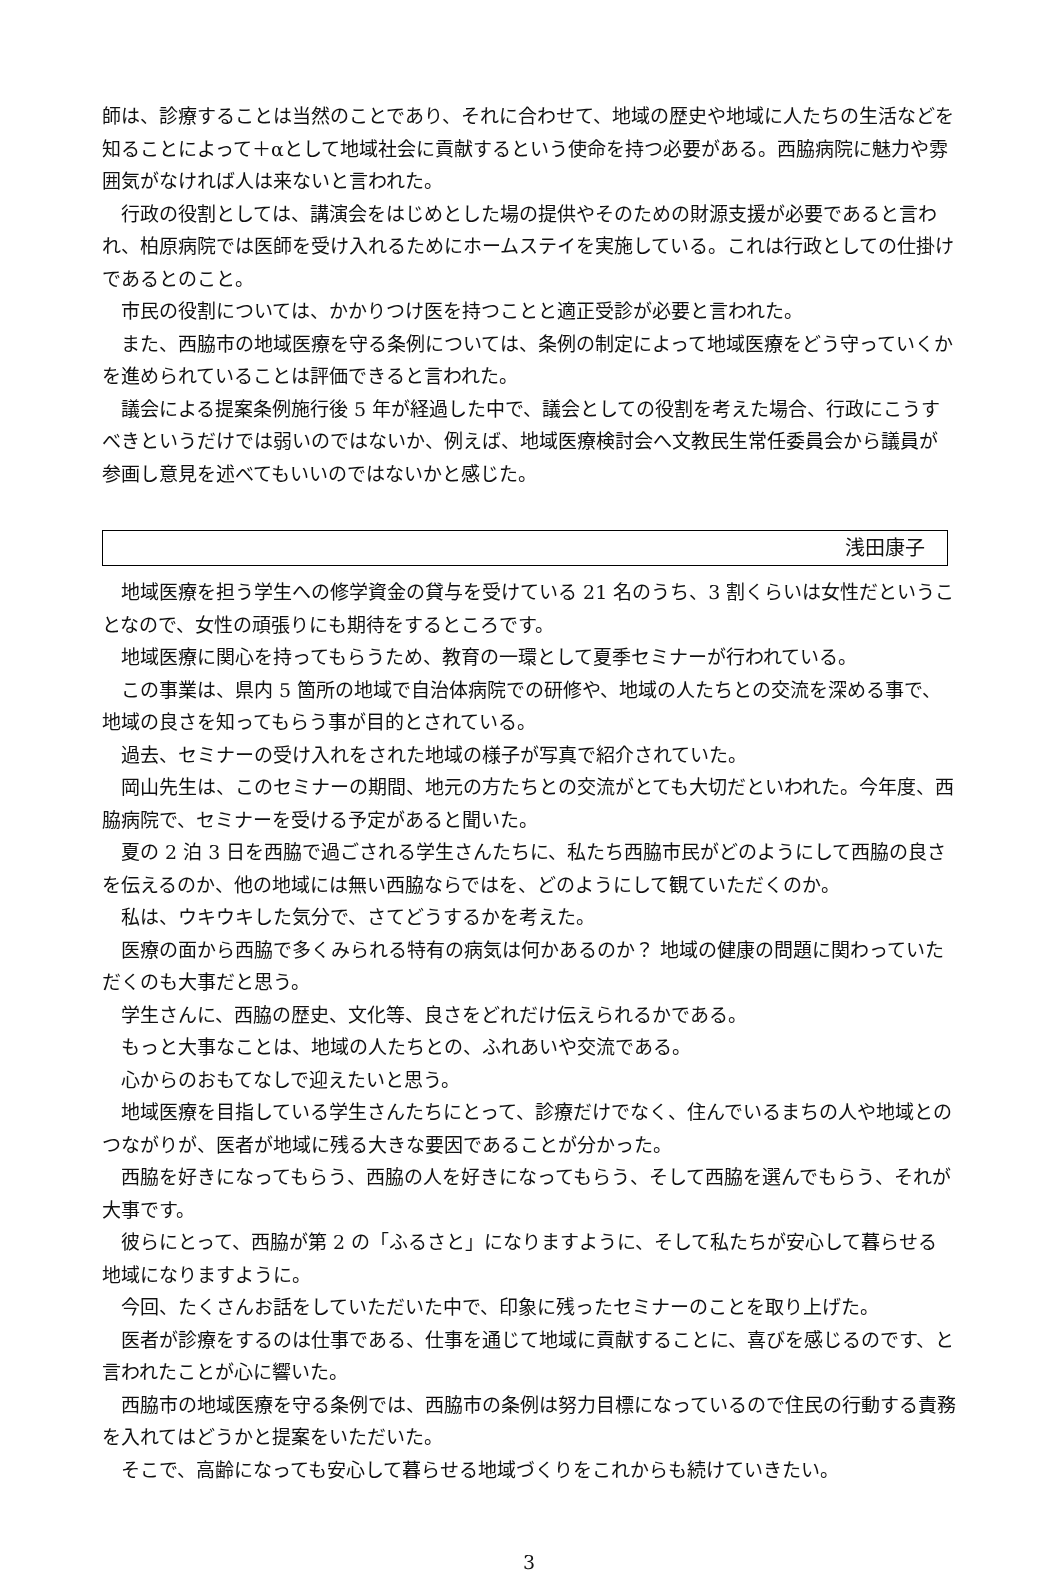師は、診療することは当然のことであり、それに合わせて、地域の歴史や地域に人たちの生活などを知ることによって＋αとして地域社会に貢献するという使命を持つ必要がある。西脇病院に魅力や雰囲気がなければ人は来ないと言われた。
行政の役割としては、講演会をはじめとした場の提供やそのための財源支援が必要であると言われ、柏原病院では医師を受け入れるためにホームステイを実施している。これは行政としての仕掛けであるとのこと。
市民の役割については、かかりつけ医を持つことと適正受診が必要と言われた。
また、西脇市の地域医療を守る条例については、条例の制定によって地域医療をどう守っていくかを進められていることは評価できると言われた。
議会による提案条例施行後 5 年が経過した中で、議会としての役割を考えた場合、行政にこうすべきというだけでは弱いのではないか、例えば、地域医療検討会へ文教民生常任委員会から議員が参画し意見を述べてもいいのではないかと感じた。
浅田康子
地域医療を担う学生への修学資金の貸与を受けている 21 名のうち、3 割くらいは女性だということなので、女性の頑張りにも期待をするところです。
地域医療に関心を持ってもらうため、教育の一環として夏季セミナーが行われている。
この事業は、県内 5 箇所の地域で自治体病院での研修や、地域の人たちとの交流を深める事で、地域の良さを知ってもらう事が目的とされている。
過去、セミナーの受け入れをされた地域の様子が写真で紹介されていた。
岡山先生は、このセミナーの期間、地元の方たちとの交流がとても大切だといわれた。今年度、西脇病院で、セミナーを受ける予定があると聞いた。
夏の 2 泊 3 日を西脇で過ごされる学生さんたちに、私たち西脇市民がどのようにして西脇の良さを伝えるのか、他の地域には無い西脇ならではを、どのようにして観ていただくのか。
私は、ウキウキした気分で、さてどうするかを考えた。
医療の面から西脇で多くみられる特有の病気は何かあるのか？ 地域の健康の問題に関わっていただくのも大事だと思う。
学生さんに、西脇の歴史、文化等、良さをどれだけ伝えられるかである。
もっと大事なことは、地域の人たちとの、ふれあいや交流である。
心からのおもてなしで迎えたいと思う。
地域医療を目指している学生さんたちにとって、診療だけでなく、住んでいるまちの人や地域とのつながりが、医者が地域に残る大きな要因であることが分かった。
西脇を好きになってもらう、西脇の人を好きになってもらう、そして西脇を選んでもらう、それが大事です。
彼らにとって、西脇が第 2 の「ふるさと」になりますように、そして私たちが安心して暮らせる地域になりますように。
今回、たくさんお話をしていただいた中で、印象に残ったセミナーのことを取り上げた。
医者が診療をするのは仕事である、仕事を通じて地域に貢献することに、喜びを感じるのです、と言われたことが心に響いた。
西脇市の地域医療を守る条例では、西脇市の条例は努力目標になっているので住民の行動する責務を入れてはどうかと提案をいただいた。
そこで、高齢になっても安心して暮らせる地域づくりをこれからも続けていきたい。
3